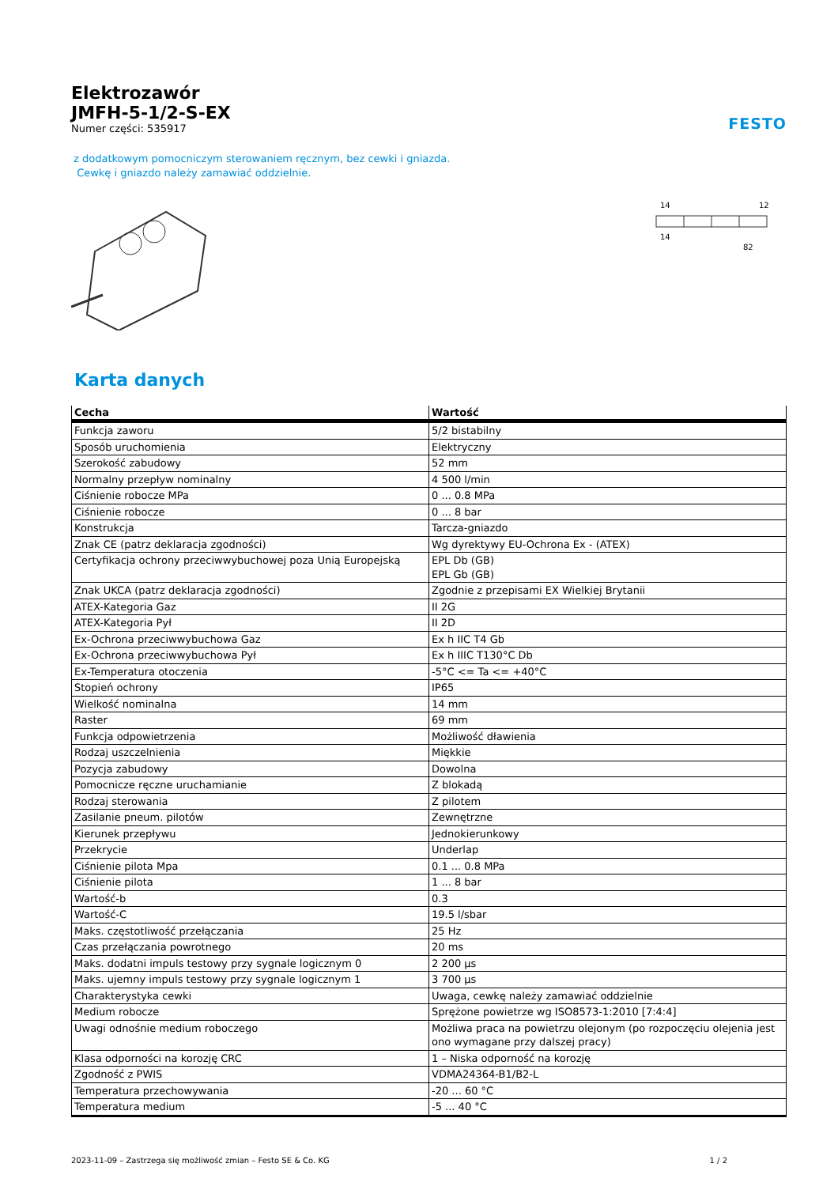Elektrozawór
JMFH-5-1/2-S-EX
Numer części: 535917
FESTO
z dodatkowym pomocniczym sterowaniem ręcznym, bez cewki i gniazda.
Cewkę i gniazdo należy zamawiać oddzielnie.
14
12
14
82
Karta danych
| Cecha | Wartość |
| --- | --- |
| Funkcja zaworu | 5/2 bistabilny |
| Sposób uruchomienia | Elektryczny |
| Szerokość zabudowy | 52 mm |
| Normalny przepływ nominalny | 4 500 l/min |
| Ciśnienie robocze MPa | 0 ... 0.8 MPa |
| Ciśnienie robocze | 0 ... 8 bar |
| Konstrukcja | Tarcza-gniazdo |
| Znak CE (patrz deklaracja zgodności) | Wg dyrektywy EU-Ochrona Ex - (ATEX) |
| Certyfikacja ochrony przeciwwybuchowej poza Unią Europejską | EPL Db (GB) EPL Gb (GB) |
| Znak UKCA (patrz deklaracja zgodności) | Zgodnie z przepisami EX Wielkiej Brytanii |
| ATEX-Kategoria Gaz | II 2G |
| ATEX-Kategoria Pył | II 2D |
| Ex-Ochrona przeciwwybuchowa Gaz | Ex h IIC T4 Gb |
| Ex-Ochrona przeciwwybuchowa Pył | Ex h IIIC T130°C Db |
| Ex-Temperatura otoczenia | -5°C <= Ta <= +40°C |
| Stopień ochrony | IP65 |
| Wielkość nominalna | 14 mm |
| Raster | 69 mm |
| Funkcja odpowietrzenia | Możliwość dławienia |
| Rodzaj uszczelnienia | Miękkie |
| Pozycja zabudowy | Dowolna |
| Pomocnicze ręczne uruchamianie | Z blokadą |
| Rodzaj sterowania | Z pilotem |
| Zasilanie pneum. pilotów | Zewnętrzne |
| Kierunek przepływu | Jednokierunkowy |
| Przekrycie | Underlap |
| Ciśnienie pilota Mpa | 0.1 ... 0.8 MPa |
| Ciśnienie pilota | 1 ... 8 bar |
| Wartość-b | 0.3 |
| Wartość-C | 19.5 l/sbar |
| Maks. częstotliwość przełączania | 25 Hz |
| Czas przełączania powrotnego | 20 ms |
| Maks. dodatni impuls testowy przy sygnale logicznym 0 | 2 200 µs |
| Maks. ujemny impuls testowy przy sygnale logicznym 1 | 3 700 µs |
| Charakterystyka cewki | Uwaga, cewkę należy zamawiać oddzielnie |
| Medium robocze | Sprężone powietrze wg ISO8573-1:2010 [7:4:4] |
| Uwagi odnośnie medium roboczego | Możliwa praca na powietrzu olejonym (po rozpoczęciu olejenia jest ono wymagane przy dalszej pracy) |
| Klasa odporności na korozję CRC | 1 – Niska odporność na korozję |
| Zgodność z PWIS | VDMA24364-B1/B2-L |
| Temperatura przechowywania | -20 ... 60 °C |
| Temperatura medium | -5 ... 40 °C |
2023-11-09 – Zastrzega się możliwość zmian – Festo SE & Co. KG 1 / 2